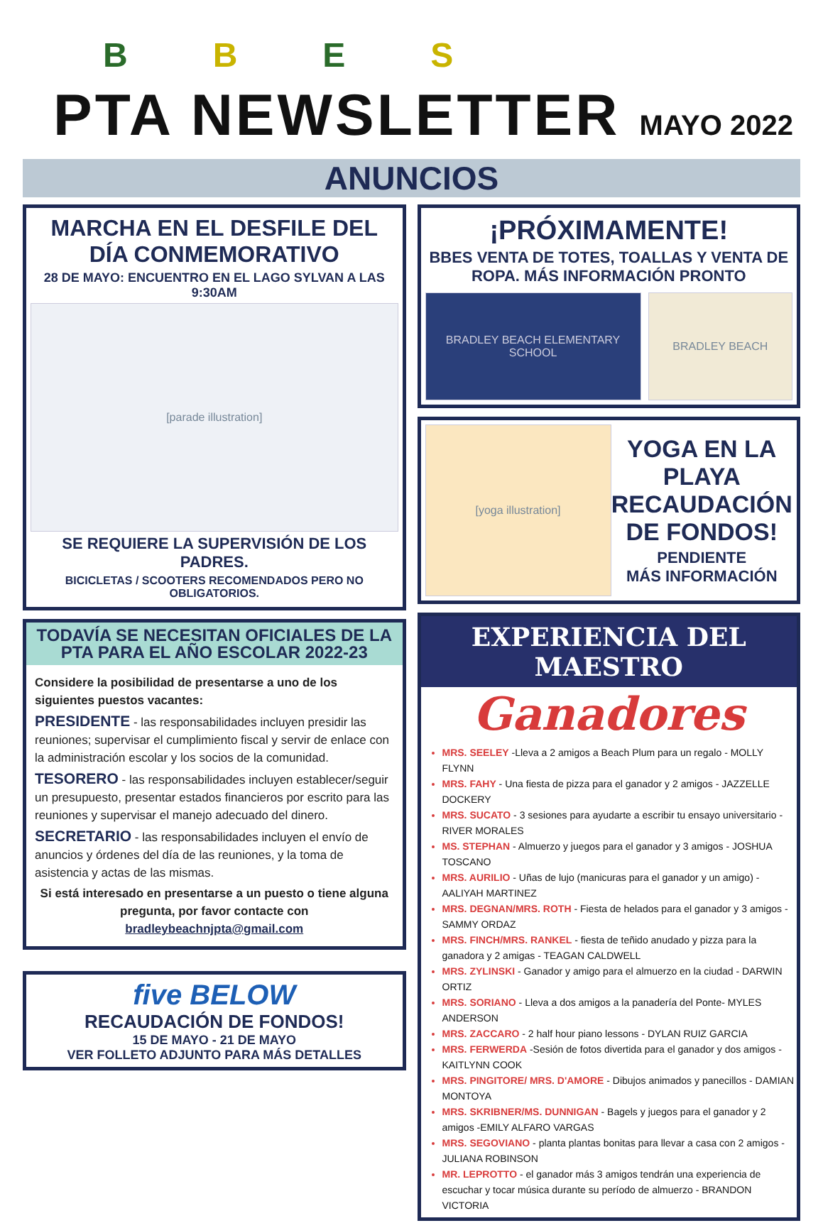BBES
PTA NEWSLETTER
MAYO 2022
ANUNCIOS
MARCHA EN EL DESFILE DEL DÍA CONMEMORATIVO
28 DE MAYO: ENCUENTRO EN EL LAGO SYLVAN A LAS 9:30AM
[parade illustration]
SE REQUIERE LA SUPERVISIÓN DE LOS PADRES.
BICICLETAS / SCOOTERS RECOMENDADOS PERO NO OBLIGATORIOS.
TODAVÍA SE NECESITAN OFICIALES DE LA PTA PARA EL AÑO ESCOLAR 2022-23
Considere la posibilidad de presentarse a uno de los siguientes puestos vacantes:
PRESIDENTE - las responsabilidades incluyen presidir las reuniones; supervisar el cumplimiento fiscal y servir de enlace con la administración escolar y los socios de la comunidad.
TESORERO - las responsabilidades incluyen establecer/seguir un presupuesto, presentar estados financieros por escrito para las reuniones y supervisar el manejo adecuado del dinero.
SECRETARIO - las responsabilidades incluyen el envío de anuncios y órdenes del día de las reuniones, y la toma de asistencia y actas de las mismas.
Si está interesado en presentarse a un puesto o tiene alguna pregunta, por favor contacte con bradleybeachnjpta@gmail.com
five BELOW
RECAUDACIÓN DE FONDOS!
15 DE MAYO - 21 DE MAYO
VER FOLLETO ADJUNTO PARA MÁS DETALLES
¡PRÓXIMAMENTE!
BBES VENTA DE TOTES, TOALLAS Y VENTA DE ROPA. MÁS INFORMACIÓN PRONTO
BRADLEY BEACH ELEMENTARY SCHOOL
BRADLEY BEACH
[yoga illustration]
YOGA EN LA PLAYA RECAUDACIÓN DE FONDOS!
PENDIENTE
MÁS INFORMACIÓN
EXPERIENCIA DEL MAESTRO
Ganadores
MRS. SEELEY -Lleva a 2 amigos a Beach Plum para un regalo - MOLLY FLYNN
MRS. FAHY - Una fiesta de pizza para el ganador y 2 amigos - JAZZELLE DOCKERY
MRS. SUCATO - 3 sesiones para ayudarte a escribir tu ensayo universitario - RIVER MORALES
MS. STEPHAN - Almuerzo y juegos para el ganador y 3 amigos - JOSHUA TOSCANO
MRS. AURILIO - Uñas de lujo (manicuras para el ganador y un amigo) - AALIYAH MARTINEZ
MRS. DEGNAN/MRS. ROTH - Fiesta de helados para el ganador y 3 amigos - SAMMY ORDAZ
MRS. FINCH/MRS. RANKEL - fiesta de teñido anudado y pizza para la ganadora y 2 amigas - TEAGAN CALDWELL
MRS. ZYLINSKI - Ganador y amigo para el almuerzo en la ciudad - DARWIN ORTIZ
MRS. SORIANO - Lleva a dos amigos a la panadería del Ponte- MYLES ANDERSON
MRS. ZACCARO - 2 half hour piano lessons - DYLAN RUIZ GARCIA
MRS. FERWERDA -Sesión de fotos divertida para el ganador y dos amigos - KAITLYNN COOK
MRS. PINGITORE/ MRS. D'AMORE - Dibujos animados y panecillos - DAMIAN MONTOYA
MRS. SKRIBNER/MS. DUNNIGAN - Bagels y juegos para el ganador y 2 amigos -EMILY ALFARO VARGAS
MRS. SEGOVIANO - planta plantas bonitas para llevar a casa con 2 amigos - JULIANA ROBINSON
MR. LEPROTTO - el ganador más 3 amigos tendrán una experiencia de escuchar y tocar música durante su período de almuerzo - BRANDON VICTORIA